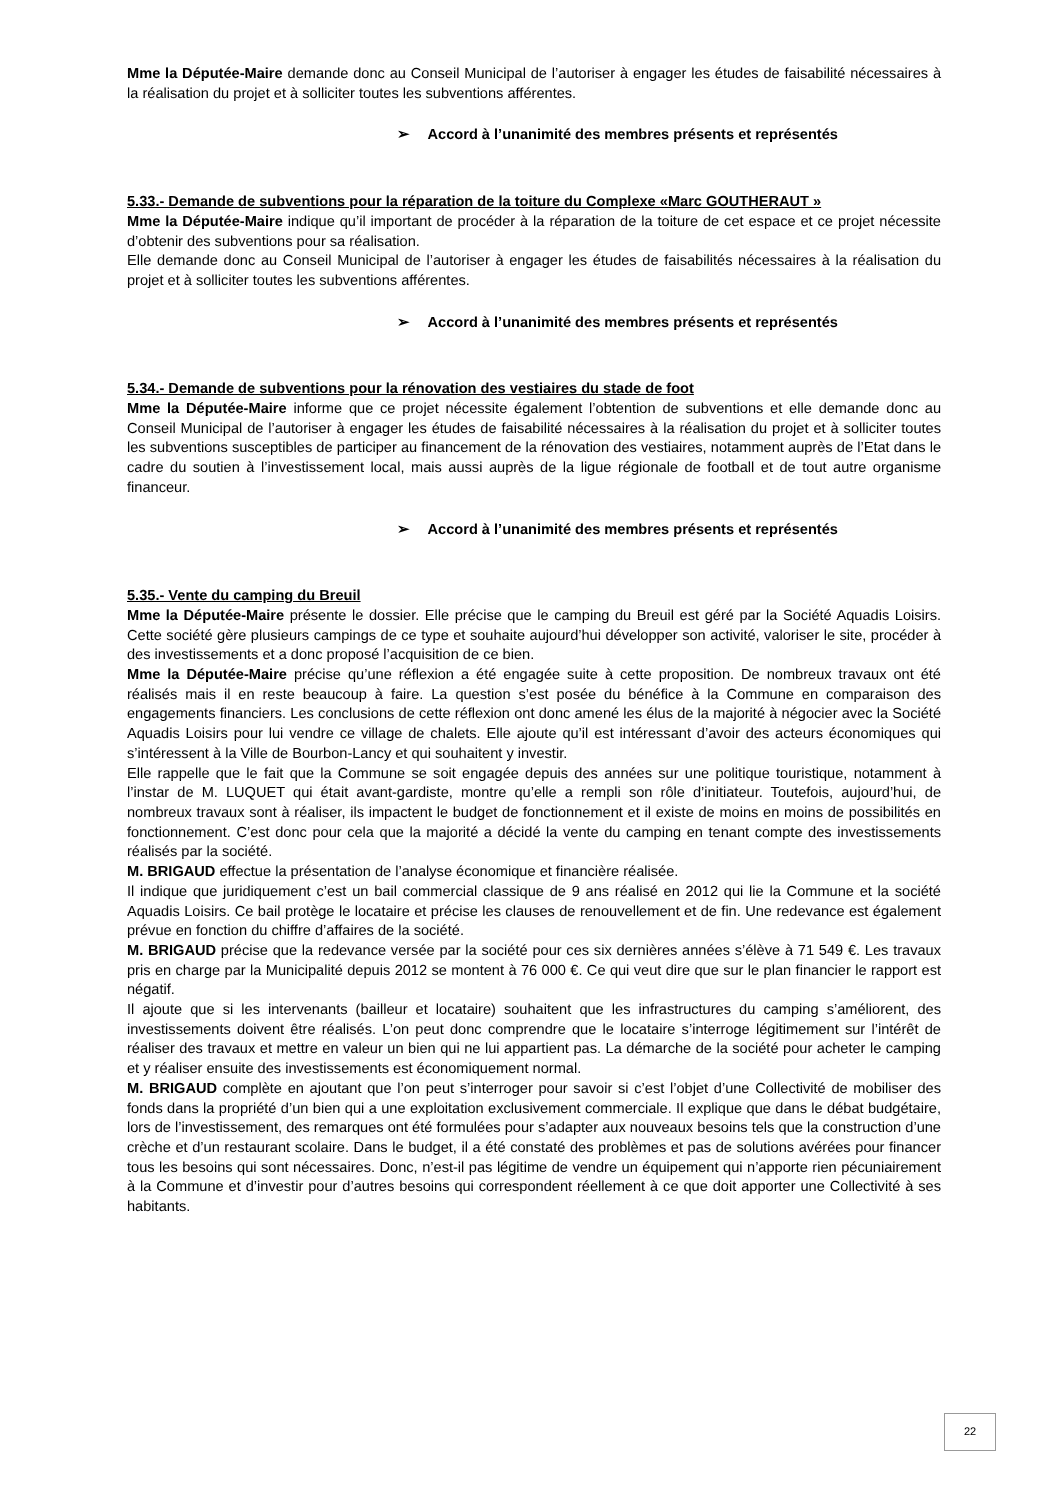Mme la Députée-Maire demande donc au Conseil Municipal de l’autoriser à engager les études de faisabilité nécessaires à la réalisation du projet et à solliciter toutes les subventions afférentes.
➢ Accord à l’unanimité des membres présents et représentés
5.33.- Demande de subventions pour la réparation de la toiture du Complexe «Marc GOUTHERAUT »
Mme la Députée-Maire indique qu’il important de procéder à la réparation de la toiture de cet espace et ce projet nécessite d’obtenir des subventions pour sa réalisation.
Elle demande donc au Conseil Municipal de l’autoriser à engager les études de faisabilités nécessaires à la réalisation du projet et à solliciter toutes les subventions afférentes.
➢ Accord à l’unanimité des membres présents et représentés
5.34.- Demande de subventions pour la rénovation des vestiaires du stade de foot
Mme la Députée-Maire informe que ce projet nécessite également l’obtention de subventions et elle demande donc au Conseil Municipal de l’autoriser à engager les études de faisabilité nécessaires à la réalisation du projet et à solliciter toutes les subventions susceptibles de participer au financement de la rénovation des vestiaires, notamment auprès de l’Etat dans le cadre du soutien à l’investissement local, mais aussi auprès de la ligue régionale de football et de tout autre organisme financeur.
➢ Accord à l’unanimité des membres présents et représentés
5.35.- Vente du camping du Breuil
Mme la Députée-Maire présente le dossier. Elle précise que le camping du Breuil est géré par la Société Aquadis Loisirs. Cette société gère plusieurs campings de ce type et souhaite aujourd’hui développer son activité, valoriser le site, procéder à des investissements et a donc proposé l’acquisition de ce bien.
Mme la Députée-Maire précise qu’une réflexion a été engagée suite à cette proposition. De nombreux travaux ont été réalisés mais il en reste beaucoup à faire. La question s’est posée du bénéfice à la Commune en comparaison des engagements financiers. Les conclusions de cette réflexion ont donc amené les élus de la majorité à négocier avec la Société Aquadis Loisirs pour lui vendre ce village de chalets. Elle ajoute qu’il est intéressant d’avoir des acteurs économiques qui s’intéressent à la Ville de Bourbon-Lancy et qui souhaitent y investir.
Elle rappelle que le fait que la Commune se soit engagée depuis des années sur une politique touristique, notamment à l’instar de M. LUQUET qui était avant-gardiste, montre qu’elle a rempli son rôle d’initiateur. Toutefois, aujourd’hui, de nombreux travaux sont à réaliser, ils impactent le budget de fonctionnement et il existe de moins en moins de possibilités en fonctionnement. C’est donc pour cela que la majorité a décidé la vente du camping en tenant compte des investissements réalisés par la société.
M. BRIGAUD effectue la présentation de l’analyse économique et financière réalisée.
Il indique que juridiquement c’est un bail commercial classique de 9 ans réalisé en 2012 qui lie la Commune et la société Aquadis Loisirs. Ce bail protège le locataire et précise les clauses de renouvellement et de fin. Une redevance est également prévue en fonction du chiffre d’affaires de la société.
M. BRIGAUD précise que la redevance versée par la société pour ces six dernières années s’élève à 71 549 €. Les travaux pris en charge par la Municipalité depuis 2012 se montent à 76 000 €. Ce qui veut dire que sur le plan financier le rapport est négatif.
Il ajoute que si les intervenants (bailleur et locataire) souhaitent que les infrastructures du camping s’améliorent, des investissements doivent être réalisés. L’on peut donc comprendre que le locataire s’interroge légitimement sur l’intérêt de réaliser des travaux et mettre en valeur un bien qui ne lui appartient pas. La démarche de la société pour acheter le camping et y réaliser ensuite des investissements est économiquement normal.
M. BRIGAUD complète en ajoutant que l’on peut s’interroger pour savoir si c’est l’objet d’une Collectivité de mobiliser des fonds dans la propriété d’un bien qui a une exploitation exclusivement commerciale. Il explique que dans le débat budgétaire, lors de l’investissement, des remarques ont été formulées pour s’adapter aux nouveaux besoins tels que la construction d’une crèche et d’un restaurant scolaire. Dans le budget, il a été constaté des problèmes et pas de solutions avérées pour financer tous les besoins qui sont nécessaires. Donc, n’est-il pas légitime de vendre un équipement qui n’apporte rien pécuniairement à la Commune et d’investir pour d’autres besoins qui correspondent réellement à ce que doit apporter une Collectivité à ses habitants.
22